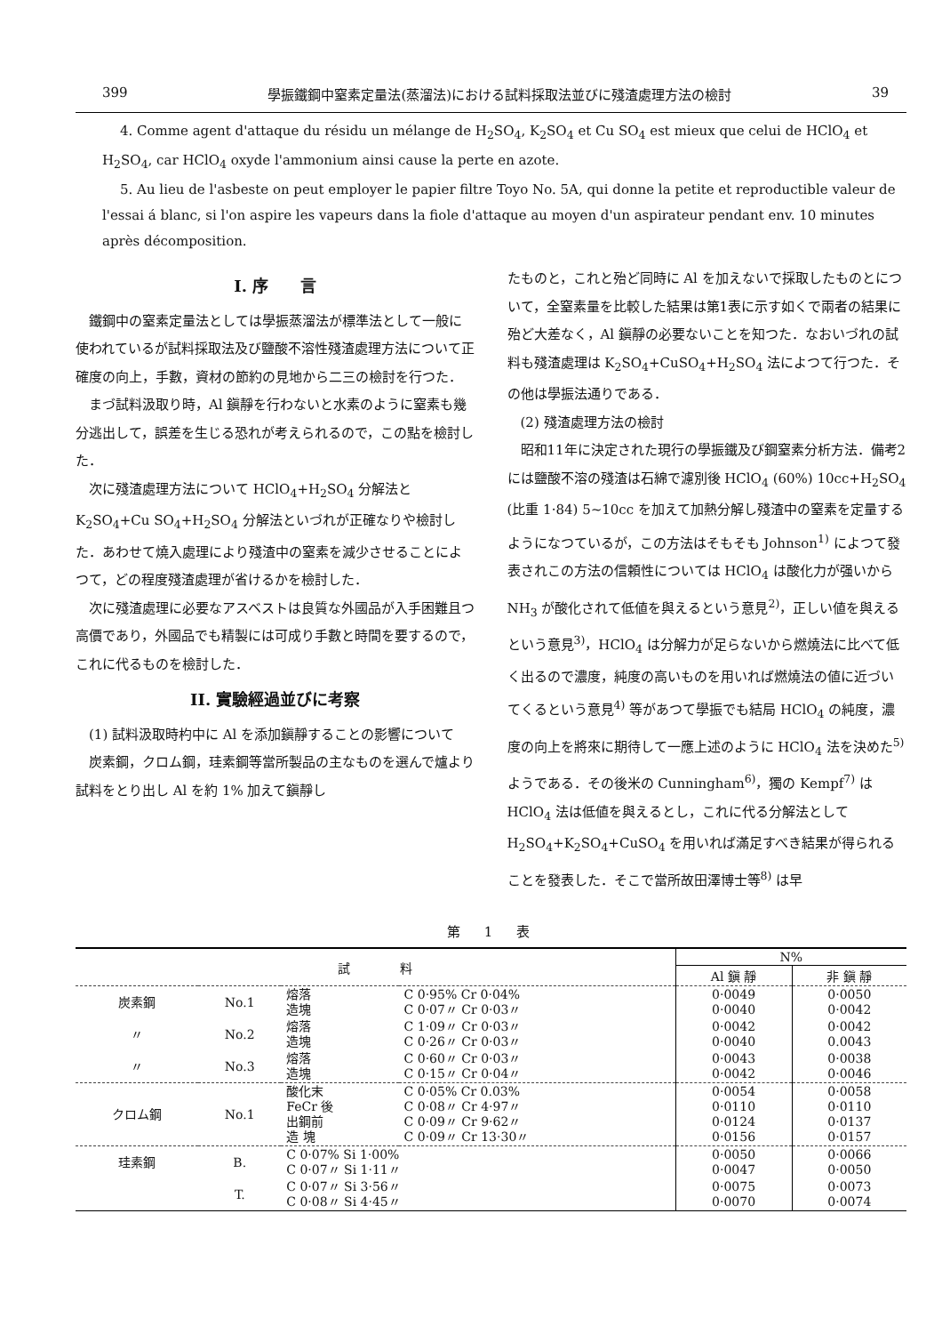399 學振鐵鋼中窒素定量法(蒸溜法)における試料採取法並びに殘渣處理方法の檢討 39
4. Comme agent d'attaque du résidu un mélange de H<sub>2</sub>SO<sub>4</sub>, K<sub>2</sub>SO<sub>4</sub> et Cu SO<sub>4</sub> est mieux que celui de HClO<sub>4</sub> et H<sub>2</sub>SO<sub>4</sub>, car HClO<sub>4</sub> oxyde l'ammonium ainsi cause la perte en azote.
5. Au lieu de l'asbeste on peut employer le papier filtre Toyo No. 5A, qui donne la petite et reproductible valeur de l'essai á blanc, si l'on aspire les vapeurs dans la fiole d'attaque au moyen d'un aspirateur pendant env. 10 minutes après décomposition.
I. 序　　言
鐵鋼中の窒素定量法としては學振蒸溜法が標準法として一般に使われているが試料採取法及び鹽酸不溶性殘渣處理方法について正確度の向上，手數，資材の節約の見地から二三の檢討を行つた．
まづ試料汲取り時，Al 鎭靜を行わないと水素のように窒素も幾分逃出して，誤差を生じる恐れが考えられるので，この點を檢討した．
次に殘渣處理方法について HClO<sub>4</sub>+H<sub>2</sub>SO<sub>4</sub> 分解法と K<sub>2</sub>SO<sub>4</sub>+Cu SO<sub>4</sub>+H<sub>2</sub>SO<sub>4</sub> 分解法といづれが正確なりや檢討した．あわせて燒入處理により殘渣中の窒素を減少させることによつて，どの程度殘渣處理が省けるかを檢討した．
次に殘渣處理に必要なアスベストは良質な外國品が入手困難且つ高價であり，外國品でも精製には可成り手數と時間を要するので，これに代るものを檢討した．
II. 實驗經過並びに考察
(1) 試料汲取時杓中に Al を添加鎭靜することの影響について
炭素鋼，クロム鋼，珪素鋼等當所製品の主なものを選んで爐より試料をとり出し Al を約 1% 加えて鎭靜し
たものと，これと殆ど同時に Al を加えないで採取したものとについて，全窒素量を比較した結果は第1表に示す如くで兩者の結果に殆ど大差なく，Al 鎭靜の必要ないことを知つた．なおいづれの試料も殘渣處理は K<sub>2</sub>SO<sub>4</sub>+CuSO<sub>4</sub>+H<sub>2</sub>SO<sub>4</sub> 法によつて行つた．その他は學振法通りである．
(2) 殘渣處理方法の檢討
昭和11年に決定された現行の學振鐵及び鋼窒素分析方法．備考2には鹽酸不溶の殘渣は石綿で濾別後 HClO<sub>4</sub> (60%) 10cc+H<sub>2</sub>SO<sub>4</sub> (比重 1·84) 5~10cc を加えて加熱分解し殘渣中の窒素を定量するようになつているが，この方法はそもそも Johnson<sup>1)</sup> によつて發表されこの方法の信頼性については HClO<sub>4</sub> は酸化力が强いから NH<sub>3</sub> が酸化されて低値を與えるという意見<sup>2)</sup>，正しい値を與えるという意見<sup>3)</sup>，HClO<sub>4</sub> は分解力が足らないから燃燒法に比べて低く出るので濃度，純度の高いものを用いれば燃燒法の値に近づいてくるという意見<sup>4)</sup> 等があつて學振でも結局 HClO<sub>4</sub> の純度，濃度の向上を將來に期待して一應上述のように HClO<sub>4</sub> 法を決めた<sup>5)</sup> ようである．その後米の Cunningham<sup>6)</sup>，獨の Kempf<sup>7)</sup> は HClO<sub>4</sub> 法は低値を與えるとし，これに代る分解法として H<sub>2</sub>SO<sub>4</sub>+K<sub>2</sub>SO<sub>4</sub>+CuSO<sub>4</sub> を用いれば滿足すべき結果が得られることを發表した．そこで當所故田澤博士等<sup>8)</sup> は早
第　1　表
| 試 料 | | | | N% | |
| --- | --- | --- | --- | --- | --- |
| | | | | Al 鎭 靜 | 非 鎭 靜 |
| 炭素鋼 | No.1 | 熔落 造塊 | C 0·95% Cr 0·04% C 0·07〃 Cr 0·03〃 | 0·0049 0·0040 | 0·0050 0·0042 |
| 〃 | No.2 | 熔落 造塊 | C 1·09〃 Cr 0·03〃 C 0·26〃 Cr 0·03〃 | 0·0042 0·0040 | 0·0042 0.0043 |
| 〃 | No.3 | 熔落 造塊 | C 0·60〃 Cr 0·03〃 C 0·15〃 Cr 0·04〃 | 0·0043 0·0042 | 0·0038 0·0046 |
| クロム鋼 | No.1 | 酸化末 FeCr 後 出鋼前 造 塊 | C 0·05% Cr 0.03% C 0·08〃 Cr 4·97〃 C 0·09〃 Cr 9·62〃 C 0·09〃 Cr 13·30〃 | 0·0054 0·0110 0·0124 0·0156 | 0·0058 0·0110 0·0137 0·0157 |
| 珪素鋼 | B. | C 0·07% Si 1·00% C 0·07〃 Si 1·11〃 | | 0·0050 0·0047 | 0·0066 0·0050 |
| | T. | C 0·07〃 Si 3·56〃 C 0·08〃 Si 4·45〃 | | 0·0075 0·0070 | 0·0073 0·0074 |